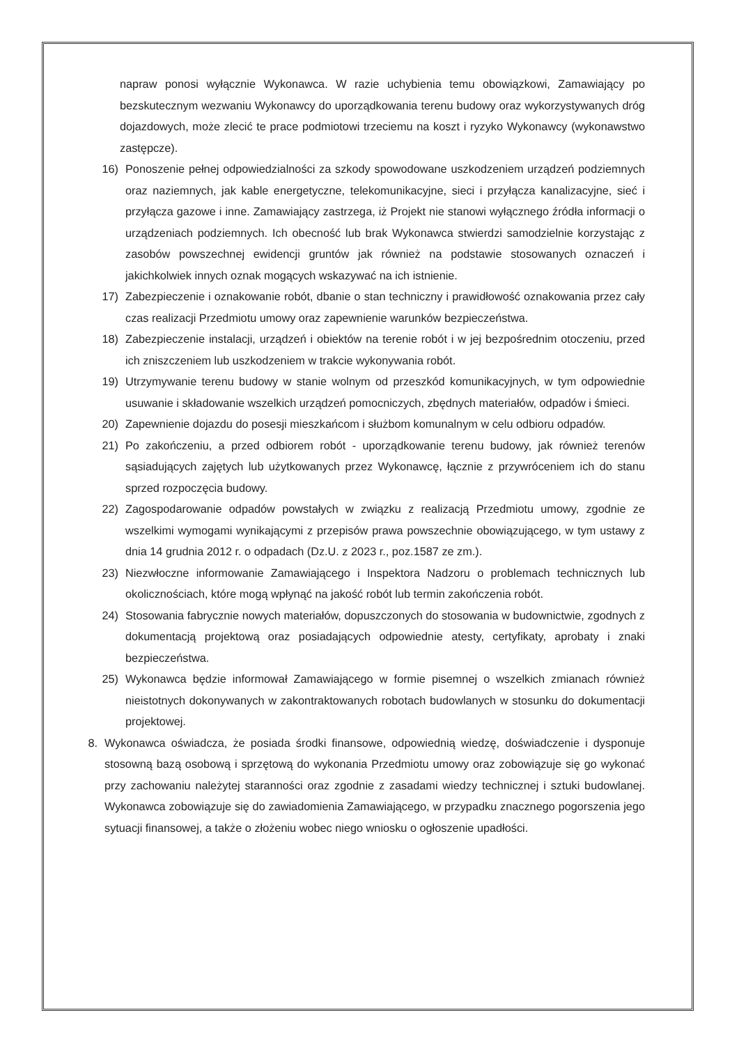napraw ponosi wyłącznie Wykonawca. W razie uchybienia temu obowiązkowi, Zamawiający po bezskutecznym wezwaniu Wykonawcy do uporządkowania terenu budowy oraz wykorzystywanych dróg dojazdowych, może zlecić te prace podmiotowi trzeciemu na koszt i ryzyko Wykonawcy (wykonawstwo zastępcze).
16) Ponoszenie pełnej odpowiedzialności za szkody spowodowane uszkodzeniem urządzeń podziemnych oraz naziemnych, jak kable energetyczne, telekomunikacyjne, sieci i przyłącza kanalizacyjne, sieć i przyłącza gazowe i inne. Zamawiający zastrzega, iż Projekt nie stanowi wyłącznego źródła informacji o urządzeniach podziemnych. Ich obecność lub brak Wykonawca stwierdzi samodzielnie korzystając z zasobów powszechnej ewidencji gruntów jak również na podstawie stosowanych oznaczeń i jakichkolwiek innych oznak mogących wskazywać na ich istnienie.
17) Zabezpieczenie i oznakowanie robót, dbanie o stan techniczny i prawidłowość oznakowania przez cały czas realizacji Przedmiotu umowy oraz zapewnienie warunków bezpieczeństwa.
18) Zabezpieczenie instalacji, urządzeń i obiektów na terenie robót i w jej bezpośrednim otoczeniu, przed ich zniszczeniem lub uszkodzeniem w trakcie wykonywania robót.
19) Utrzymywanie terenu budowy w stanie wolnym od przeszkód komunikacyjnych, w tym odpowiednie usuwanie i składowanie wszelkich urządzeń pomocniczych, zbędnych materiałów, odpadów i śmieci.
20) Zapewnienie dojazdu do posesji mieszkańcom i służbom komunalnym w celu odbioru odpadów.
21) Po zakończeniu, a przed odbiorem robót - uporządkowanie terenu budowy, jak również terenów sąsiadujących zajętych lub użytkowanych przez Wykonawcę, łącznie z przywróceniem ich do stanu sprzed rozpoczęcia budowy.
22) Zagospodarowanie odpadów powstałych w związku z realizacją Przedmiotu umowy, zgodnie ze wszelkimi wymogami wynikającymi z przepisów prawa powszechnie obowiązującego, w tym ustawy z dnia 14 grudnia 2012 r. o odpadach (Dz.U. z 2023 r., poz.1587 ze zm.).
23) Niezwłoczne informowanie Zamawiającego i Inspektora Nadzoru o problemach technicznych lub okolicznościach, które mogą wpłynąć na jakość robót lub termin zakończenia robót.
24) Stosowania fabrycznie nowych materiałów, dopuszczonych do stosowania w budownictwie, zgodnych z dokumentacją projektową oraz posiadających odpowiednie atesty, certyfikaty, aprobaty i znaki bezpieczeństwa.
25) Wykonawca będzie informował Zamawiającego w formie pisemnej o wszelkich zmianach również nieistotnych dokonywanych w zakontraktowanych robotach budowlanych w stosunku do dokumentacji projektowej.
8. Wykonawca oświadcza, że posiada środki finansowe, odpowiednią wiedzę, doświadczenie i dysponuje stosowną bazą osobową i sprzętową do wykonania Przedmiotu umowy oraz zobowiązuje się go wykonać przy zachowaniu należytej staranności oraz zgodnie z zasadami wiedzy technicznej i sztuki budowlanej. Wykonawca zobowiązuje się do zawiadomienia Zamawiającego, w przypadku znacznego pogorszenia jego sytuacji finansowej, a także o złożeniu wobec niego wniosku o ogłoszenie upadłości.